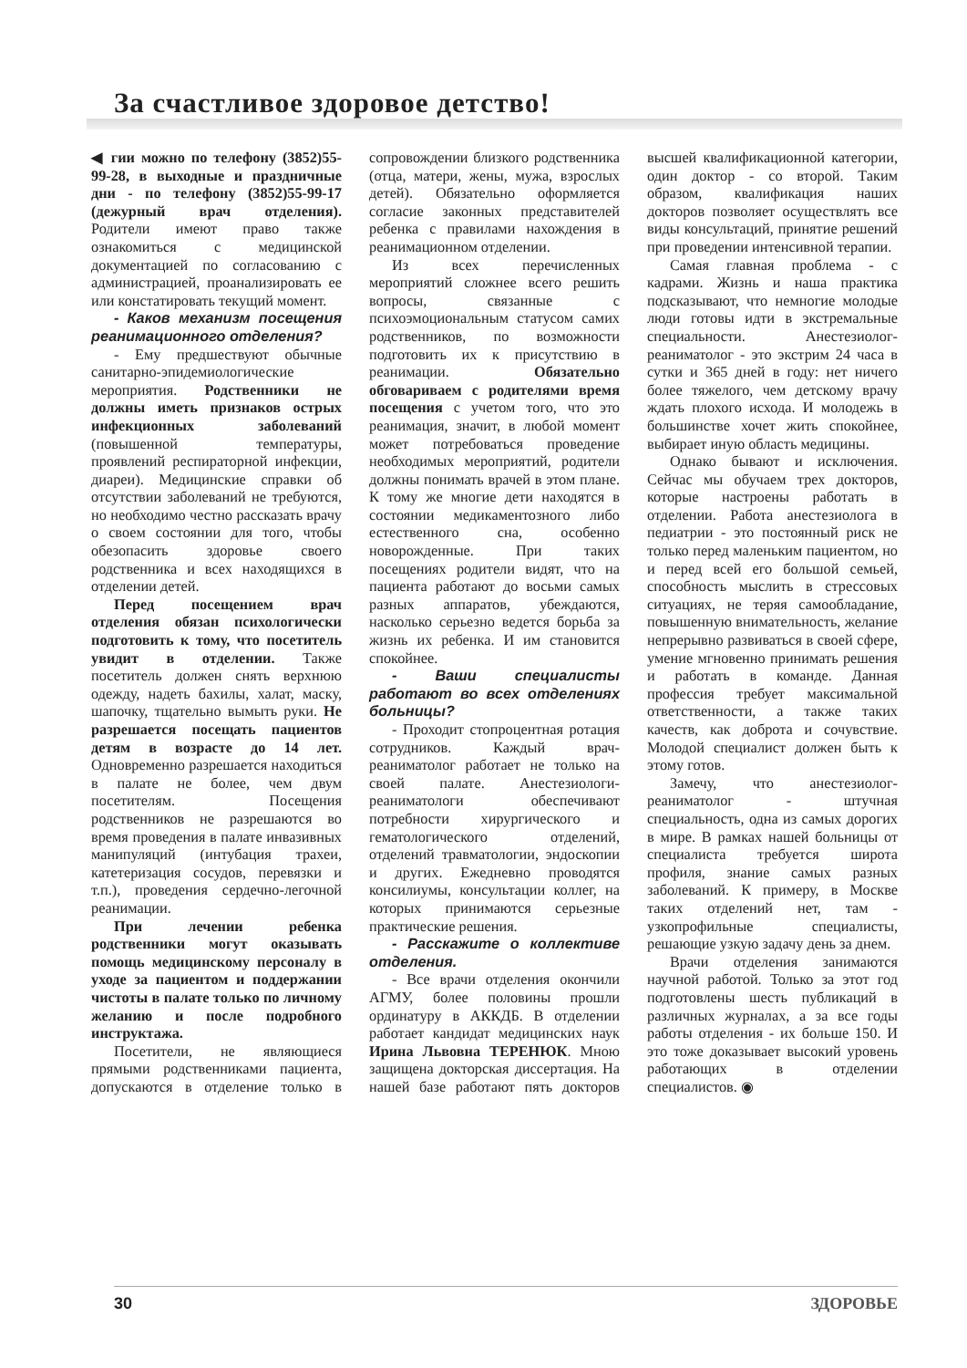За счастливое здоровое детство!
◀ гии можно по телефону (3852)55-99-28, в выходные и праздничные дни - по телефону (3852)55-99-17 (дежурный врач отделения). Родители имеют право также ознакомиться с медицинской документацией по согласованию с администрацией, проанализировать ее или констатировать текущий момент.
- Каков механизм посещения реанимационного отделения?
- Ему предшествуют обычные санитарно-эпидемиологические мероприятия. Родственники не должны иметь признаков острых инфекционных заболеваний (повышенной температуры, проявлений респираторной инфекции, диареи). Медицинские справки об отсутствии заболеваний не требуются, но необходимо честно рассказать врачу о своем состоянии для того, чтобы обезопасить здоровье своего родственника и всех находящихся в отделении детей.
Перед посещением врач отделения обязан психологически подготовить к тому, что посетитель увидит в отделении. Также посетитель должен снять верхнюю одежду, надеть бахилы, халат, маску, шапочку, тщательно вымыть руки. Не разрешается посещать пациентов детям в возрасте до 14 лет. Одновременно разрешается находиться в палате не более, чем двум посетителям. Посещения родственников не разрешаются во время проведения в палате инвазивных манипуляций (интубация трахеи, катетеризация сосудов, перевязки и т.п.), проведения сердечно-легочной реанимации.
При лечении ребенка родственники могут оказывать помощь медицинскому персоналу в уходе за пациентом и поддержании чистоты в палате только по личному желанию и после подробного инструктажа.
Посетители, не являющиеся прямыми родственниками пациента, допускаются в отделение только в сопровождении близкого родственника (отца, матери, жены, мужа, взрослых детей). Обязательно оформляется согласие законных представителей ребенка с правилами нахождения в реанимационном отделении.
Из всех перечисленных мероприятий сложнее всего решить вопросы, связанные с психоэмоциональным статусом самих родственников, по возможности подготовить их к присутствию в реанимации. Обязательно обговариваем с родителями время посещения с учетом того, что это реанимация, значит, в любой момент может потребоваться проведение необходимых мероприятий, родители должны понимать врачей в этом плане. К тому же многие дети находятся в состоянии медикаментозного либо естественного сна, особенно новорожденные. При таких посещениях родители видят, что на пациента работают до восьми самых разных аппаратов, убеждаются, насколько серьезно ведется борьба за жизнь их ребенка. И им становится спокойнее.
- Ваши специалисты работают во всех отделениях больницы?
- Проходит стопроцентная ротация сотрудников. Каждый врач-реаниматолог работает не только на своей палате. Анестезиологи-реаниматологи обеспечивают потребности хирургического и гематологического отделений, отделений травматологии, эндоскопии и других. Ежедневно проводятся консилиумы, консультации коллег, на которых принимаются серьезные практические решения.
- Расскажите о коллективе отделения.
- Все врачи отделения окончили АГМУ, более половины прошли ординатуру в АККДБ. В отделении работает кандидат медицинских наук Ирина Львовна ТЕРЕНЮК. Мною защищена докторская диссертация. На нашей базе работают пять докторов высшей квалификационной категории, один доктор - со второй. Таким образом, квалификация наших докторов позволяет осуществлять все виды консультаций, принятие решений при проведении интенсивной терапии.
Самая главная проблема - с кадрами. Жизнь и наша практика подсказывают, что немногие молодые люди готовы идти в экстремальные специальности. Анестезиолог-реаниматолог - это экстрим 24 часа в сутки и 365 дней в году: нет ничего более тяжелого, чем детскому врачу ждать плохого исхода. И молодежь в большинстве хочет жить спокойнее, выбирает иную область медицины.
Однако бывают и исключения. Сейчас мы обучаем трех докторов, которые настроены работать в отделении. Работа анестезиолога в педиатрии - это постоянный риск не только перед маленьким пациентом, но и перед всей его большой семьей, способность мыслить в стрессовых ситуациях, не теряя самообладание, повышенную внимательность, желание непрерывно развиваться в своей сфере, умение мгновенно принимать решения и работать в команде. Данная профессия требует максимальной ответственности, а также таких качеств, как доброта и сочувствие. Молодой специалист должен быть к этому готов.
Замечу, что анестезиолог-реаниматолог - штучная специальность, одна из самых дорогих в мире. В рамках нашей больницы от специалиста требуется широта профиля, знание самых разных заболеваний. К примеру, в Москве таких отделений нет, там - узкопрофильные специалисты, решающие узкую задачу день за днем.
Врачи отделения занимаются научной работой. Только за этот год подготовлены шесть публикаций в различных журналах, а за все годы работы отделения - их больше 150. И это тоже доказывает высокий уровень работающих в отделении специалистов. ◉
30 ЗДОРОВЬЕ